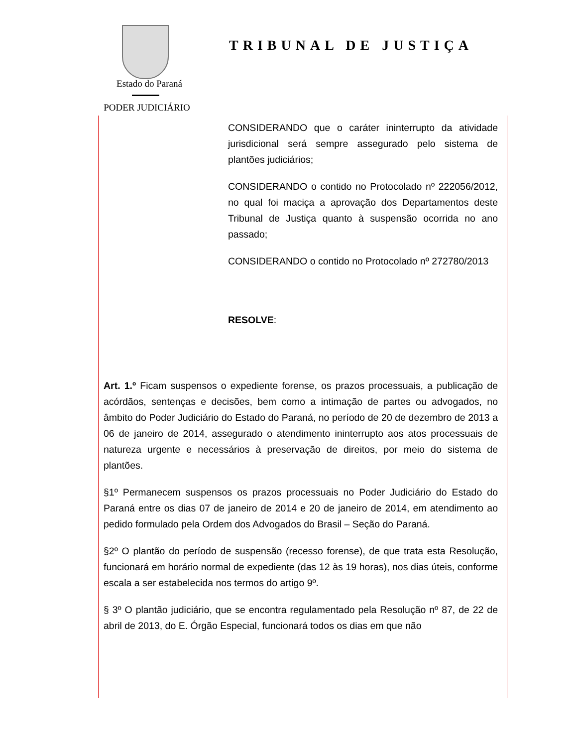Estado do Paraná
PODER JUDICIÁRIO
TRIBUNAL DE JUSTIÇA
CONSIDERANDO que o caráter ininterrupto da atividade jurisdicional será sempre assegurado pelo sistema de plantões judiciários;
CONSIDERANDO o contido no Protocolado nº 222056/2012, no qual foi maciça a aprovação dos Departamentos deste Tribunal de Justiça quanto à suspensão ocorrida no ano passado;
CONSIDERANDO o contido no Protocolado nº 272780/2013
RESOLVE:
Art. 1.º Ficam suspensos o expediente forense, os prazos processuais, a publicação de acórdãos, sentenças e decisões, bem como a intimação de partes ou advogados, no âmbito do Poder Judiciário do Estado do Paraná, no período de 20 de dezembro de 2013 a 06 de janeiro de 2014, assegurado o atendimento ininterrupto aos atos processuais de natureza urgente e necessários à preservação de direitos, por meio do sistema de plantões.
§1º Permanecem suspensos os prazos processuais no Poder Judiciário do Estado do Paraná entre os dias 07 de janeiro de 2014 e 20 de janeiro de 2014, em atendimento ao pedido formulado pela Ordem dos Advogados do Brasil – Seção do Paraná.
§2º O plantão do período de suspensão (recesso forense), de que trata esta Resolução, funcionará em horário normal de expediente (das 12 às 19 horas), nos dias úteis, conforme escala a ser estabelecida nos termos do artigo 9º.
§ 3º O plantão judiciário, que se encontra regulamentado pela Resolução nº 87, de 22 de abril de 2013, do E. Órgão Especial, funcionará todos os dias em que não